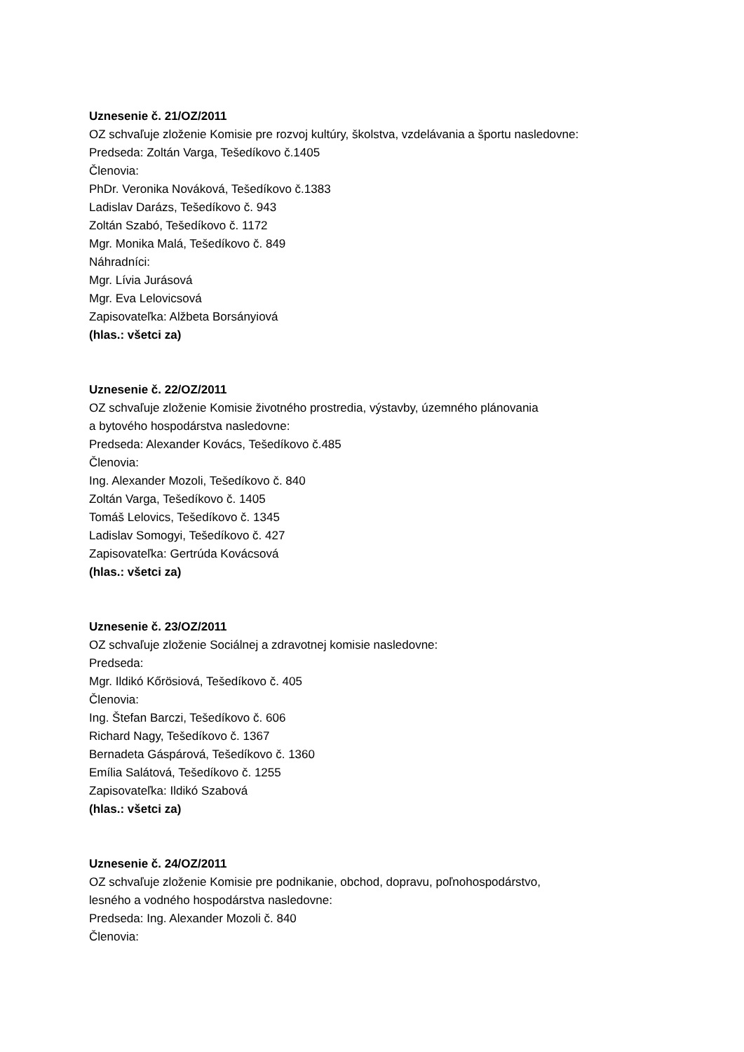Uznesenie č. 21/OZ/2011
OZ schvaľuje zloženie Komisie pre rozvoj kultúry, školstva, vzdelávania a športu nasledovne:
Predseda: Zoltán Varga, Tešedíkovo č.1405
Členovia:
PhDr. Veronika Nováková, Tešedíkovo č.1383
Ladislav Darázs, Tešedíkovo č. 943
Zoltán Szabó, Tešedíkovo č. 1172
Mgr. Monika Malá, Tešedíkovo č. 849
Náhradníci:
Mgr. Lívia Jurásová
Mgr. Eva Lelovicsová
Zapisovateľka: Alžbeta Borsányiová
(hlas.: všetci za)
Uznesenie č. 22/OZ/2011
OZ schvaľuje zloženie Komisie životného prostredia, výstavby, územného plánovania
a bytového hospodárstva nasledovne:
Predseda: Alexander Kovács, Tešedíkovo č.485
Členovia:
Ing. Alexander Mozoli, Tešedíkovo č. 840
Zoltán Varga, Tešedíkovo č. 1405
Tomáš Lelovics, Tešedíkovo č. 1345
Ladislav Somogyi, Tešedíkovo č. 427
Zapisovateľka: Gertrúda Kovácsová
(hlas.: všetci za)
Uznesenie č. 23/OZ/2011
OZ schvaľuje zloženie Sociálnej a zdravotnej komisie nasledovne:
Predseda:
Mgr. Ildikó Kőrösiová, Tešedíkovo č. 405
Členovia:
Ing. Štefan Barczi, Tešedíkovo č. 606
Richard Nagy, Tešedíkovo č. 1367
Bernadeta Gáspárová, Tešedíkovo č. 1360
Emília Salátová, Tešedíkovo č. 1255
Zapisovateľka: Ildikó Szabová
(hlas.: všetci za)
Uznesenie č. 24/OZ/2011
OZ schvaľuje zloženie Komisie pre podnikanie, obchod, dopravu, poľnohospodárstvo,
lesného a vodného hospodárstva nasledovne:
Predseda: Ing. Alexander Mozoli č. 840
Členovia: